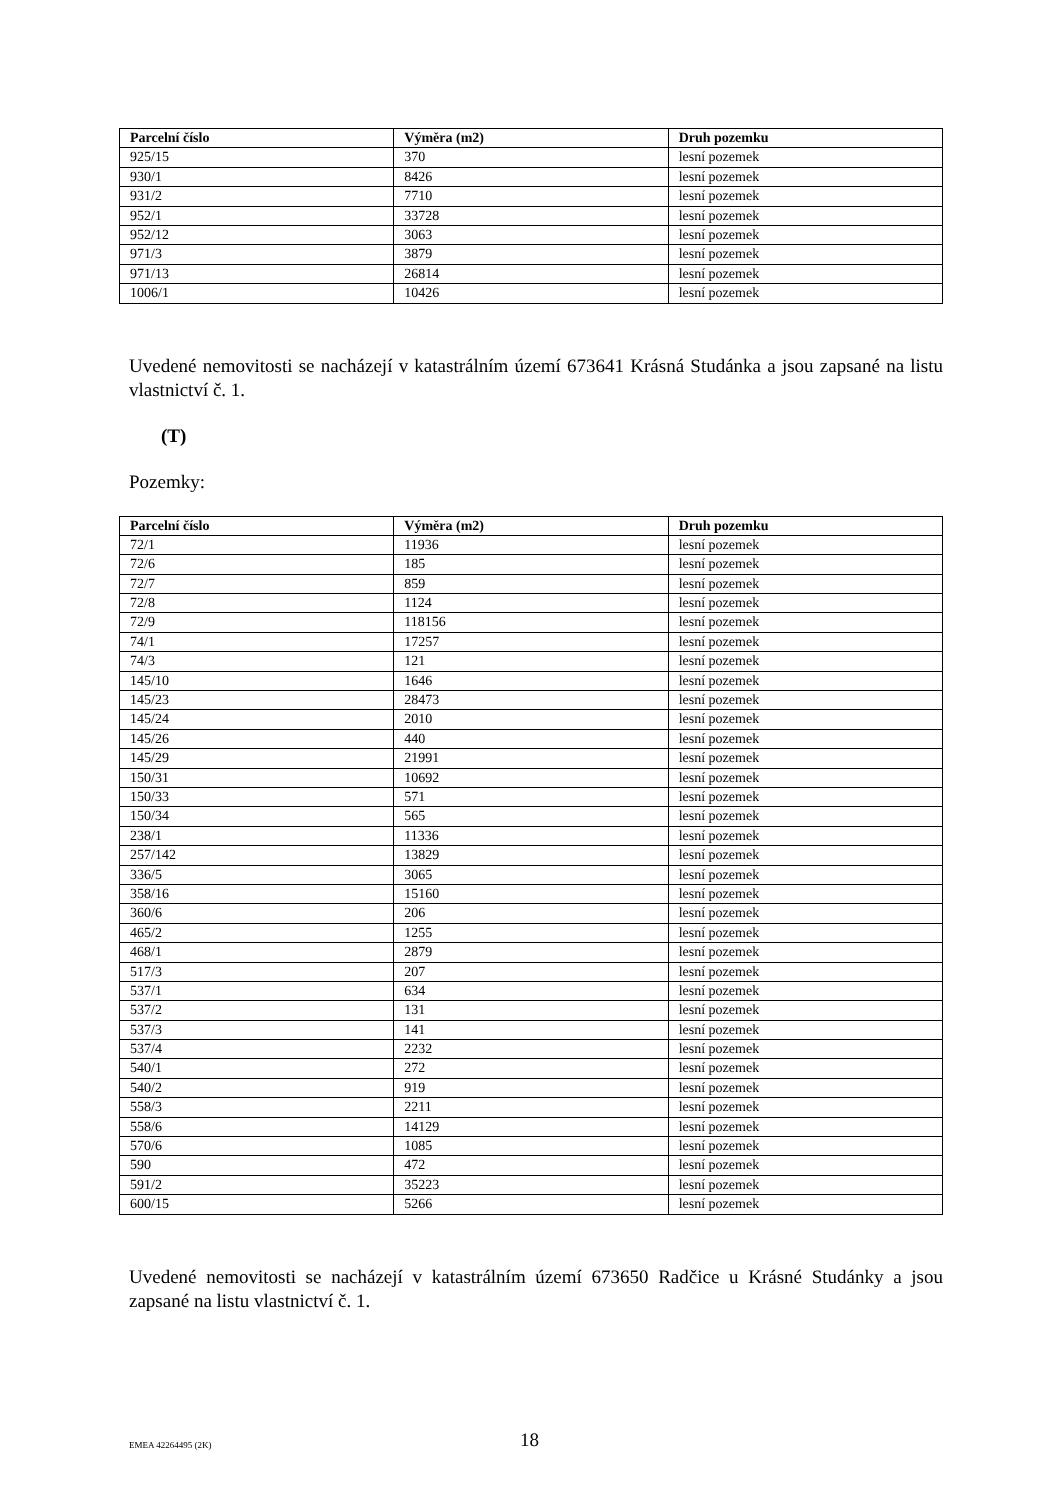| Parcelní číslo | Výměra (m2) | Druh pozemku |
| --- | --- | --- |
| 925/15 | 370 | lesní pozemek |
| 930/1 | 8426 | lesní pozemek |
| 931/2 | 7710 | lesní pozemek |
| 952/1 | 33728 | lesní pozemek |
| 952/12 | 3063 | lesní pozemek |
| 971/3 | 3879 | lesní pozemek |
| 971/13 | 26814 | lesní pozemek |
| 1006/1 | 10426 | lesní pozemek |
Uvedené nemovitosti se nacházejí v katastrálním území 673641 Krásná Studánka a jsou zapsané na listu vlastnictví č. 1.
(T)
Pozemky:
| Parcelní číslo | Výměra (m2) | Druh pozemku |
| --- | --- | --- |
| 72/1 | 11936 | lesní pozemek |
| 72/6 | 185 | lesní pozemek |
| 72/7 | 859 | lesní pozemek |
| 72/8 | 1124 | lesní pozemek |
| 72/9 | 118156 | lesní pozemek |
| 74/1 | 17257 | lesní pozemek |
| 74/3 | 121 | lesní pozemek |
| 145/10 | 1646 | lesní pozemek |
| 145/23 | 28473 | lesní pozemek |
| 145/24 | 2010 | lesní pozemek |
| 145/26 | 440 | lesní pozemek |
| 145/29 | 21991 | lesní pozemek |
| 150/31 | 10692 | lesní pozemek |
| 150/33 | 571 | lesní pozemek |
| 150/34 | 565 | lesní pozemek |
| 238/1 | 11336 | lesní pozemek |
| 257/142 | 13829 | lesní pozemek |
| 336/5 | 3065 | lesní pozemek |
| 358/16 | 15160 | lesní pozemek |
| 360/6 | 206 | lesní pozemek |
| 465/2 | 1255 | lesní pozemek |
| 468/1 | 2879 | lesní pozemek |
| 517/3 | 207 | lesní pozemek |
| 537/1 | 634 | lesní pozemek |
| 537/2 | 131 | lesní pozemek |
| 537/3 | 141 | lesní pozemek |
| 537/4 | 2232 | lesní pozemek |
| 540/1 | 272 | lesní pozemek |
| 540/2 | 919 | lesní pozemek |
| 558/3 | 2211 | lesní pozemek |
| 558/6 | 14129 | lesní pozemek |
| 570/6 | 1085 | lesní pozemek |
| 590 | 472 | lesní pozemek |
| 591/2 | 35223 | lesní pozemek |
| 600/15 | 5266 | lesní pozemek |
Uvedené nemovitosti se nacházejí v katastrálním území 673650 Radčice u Krásné Studánky a jsou zapsané na listu vlastnictví č. 1.
EMEA 42264495 (2K) 18